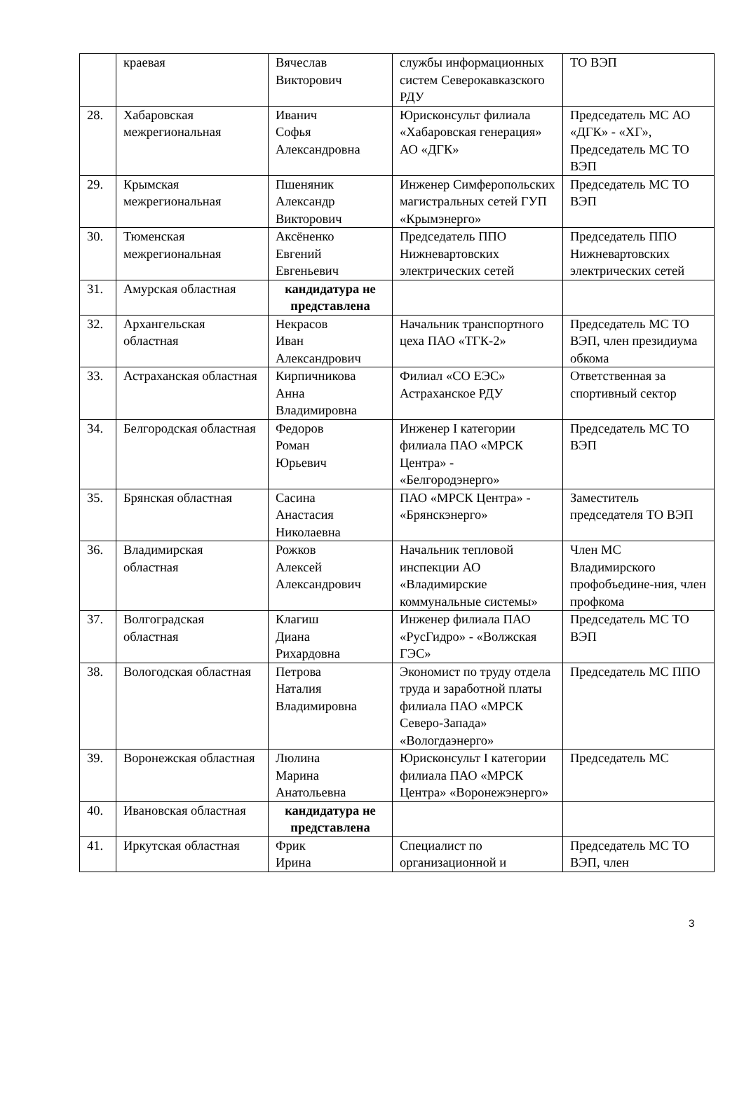| | краевая | Вячеслав Викторович | службы информационных систем Северокавказского РДУ | ТО ВЭП |
| 28. | Хабаровская межрегиональная | Иванич Софья Александровна | Юрисконсульт филиала «Хабаровская генерация» АО «ДГК» | Председатель МС АО «ДГК» - «ХГ», Председатель МС ТО ВЭП |
| 29. | Крымская межрегиональная | Пшеняник Александр Викторович | Инженер Симферопольских магистральных сетей ГУП «Крымэнерго» | Председатель МС ТО ВЭП |
| 30. | Тюменская межрегиональная | Аксёненко Евгений Евгеньевич | Председатель ППО Нижневартовских электрических сетей | Председатель ППО Нижневартовских электрических сетей |
| 31. | Амурская областная | кандидатура не представлена | | |
| 32. | Архангельская областная | Некрасов Иван Александрович | Начальник транспортного цеха ПАО «ТГК-2» | Председатель МС ТО ВЭП, член президиума обкома |
| 33. | Астраханская областная | Кирпичникова Анна Владимировна | Филиал «СО ЕЭС» Астраханское РДУ | Ответственная за спортивный сектор |
| 34. | Белгородская областная | Федоров Роман Юрьевич | Инженер I категории филиала ПАО «МРСК Центра» - «Белгородэнерго» | Председатель МС ТО ВЭП |
| 35. | Брянская областная | Сасина Анастасия Николаевна | ПАО «МРСК Центра» - «Брянскэнерго» | Заместитель председателя ТО ВЭП |
| 36. | Владимирская областная | Рожков Алексей Александрович | Начальник тепловой инспекции АО «Владимирские коммунальные системы» | Член МС Владимирского профобъедине-ния, член профкома |
| 37. | Волгоградская областная | Клагиш Диана Рихардовна | Инженер филиала ПАО «РусГидро» - «Волжская ГЭС» | Председатель МС ТО ВЭП |
| 38. | Вологодская областная | Петрова Наталия Владимировна | Экономист по труду отдела труда и заработной платы филиала ПАО «МРСК Северо-Запада» «Вологдаэнерго» | Председатель МС ППО |
| 39. | Воронежская областная | Люлина Марина Анатольевна | Юрисконсульт I категории филиала ПАО «МРСК Центра» «Воронежэнерго» | Председатель МС |
| 40. | Ивановская областная | кандидатура не представлена | | |
| 41. | Иркутская областная | Фрик Ирина | Специалист по организационной и | Председатель МС ТО ВЭП, член |
3